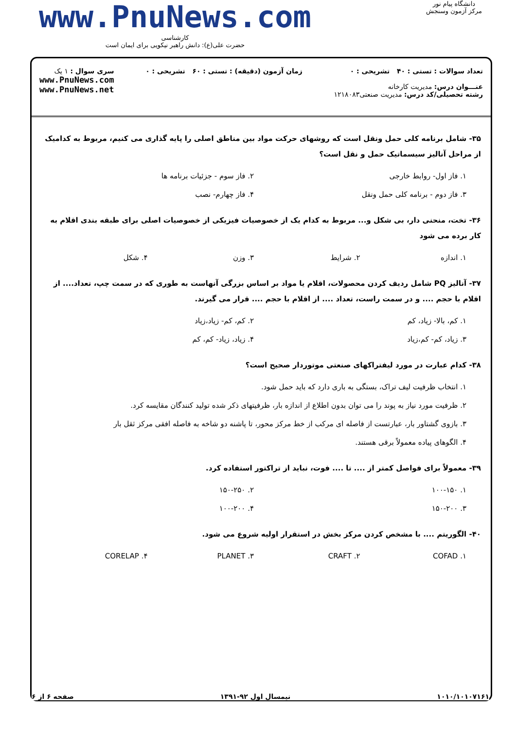www.PnuNews.com
کارشناسی
حضرت علی(ع): دانش راهبر نیکویی برای ایمان است
دانشگاه پیام نور
مرکز آزمون وسنجش
تعداد سوالات : تستی : ۴۰ تشریحی : ۰
عنـــوان درس: مدیریت کارخانه
رشته تحصیلی/کد درس: مدیریت صنعتی۱۲۱۸۰۸۳
زمان آزمون (دقیقه) : تستی : ۶۰ تشریحی : ۰
سری سوال : ۱ یک
www.PnuNews.com
www.PnuNews.net
۳۵- شامل برنامه کلی حمل ونقل است که روشهای حرکت مواد بین مناطق اصلی را پایه گذاری می کنیم، مربوط به کدامیک از مراحل آنالیز سیسماتیک حمل و نقل است؟
۱. فاز اول- روابط خارجی
۲. فاز سوم - جزئیات برنامه ها
۳. فاز دوم - برنامه کلی حمل ونقل
۴. فاز چهارم- نصب
۳۶- تخت، منحنی دار، بی شکل و... مربوط به کدام یک از خصوصیات فیزیکی از خصوصیات اصلی برای طبقه بندی اقلام به کار برده می شود
۱. اندازه
۲. شرایط
۳. وزن
۴. شکل
۳۷- آنالیز PQ شامل ردیف کردن محصولات، اقلام یا مواد بر اساس بزرگی آنهاست به طوری که در سمت چپ، تعداد.... از اقلام با حجم .... و در سمت راست، تعداد .... از اقلام با حجم .... قرار می گیرند.
۱. کم، بالا- زیاد، کم
۲. کم، کم- زیاد،زیاد
۳. زیاد، کم- کم،زیاد
۴. زیاد، زیاد- کم، کم
۳۸- کدام عبارت در مورد لیفتراکهای صنعتی موتوردار صحیح است؟
۱. انتخاب ظرفیت لیف تراک، بستگی به باری دارد که باید حمل شود.
۲. ظرفیت مورد نیاز به پوند را می توان بدون اطلاع از اندازه بار، ظرفیتهای ذکر شده تولید کنندگان مقایسه کرد.
۳. بازوی گشتاور بار، عبارتست از فاصله ای مرکب از خط مرکز محور، تا پاشنه دو شاخه به فاصله افقی مرکز ثقل بار
۴. الگوهای پیاده معمولاً برقی هستند.
۳۹- معمولاً برای فواصل کمتر از .... تا .... فوت، نباید از تراکتور استفاده کرد.
۱. ۱۰۰-۱۵۰
۲. ۱۵۰-۲۵۰
۳. ۱۵۰-۲۰۰
۴. ۱۰۰-۲۰۰
۴۰- الگوریتم .... با مشخص کردن مرکز بخش در استقرار اولیه شروع می شود.
۱. COFAD
۲. CRAFT
۳. PLANET
۴. CORELAP
۱۰۱۰/۱۰۱۰۷۱۶۱ نیمسال اول ۹۲-۱۳۹۱ صفحه ۶ از ۶